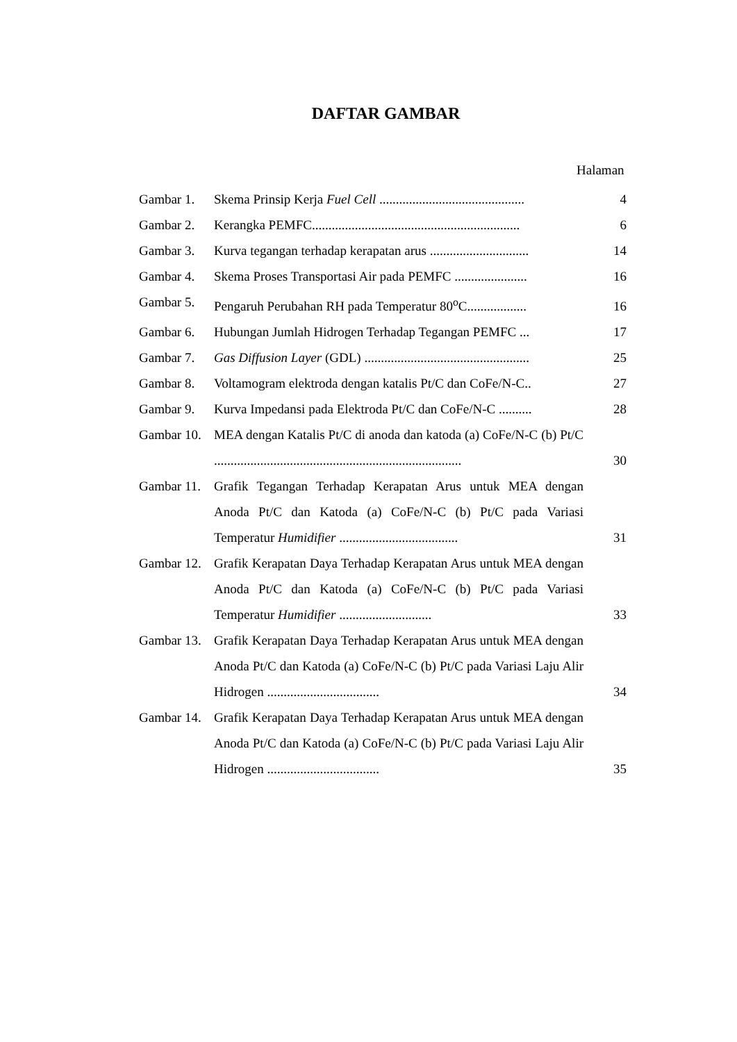DAFTAR GAMBAR
Halaman
| Gambar 1. | Skema Prinsip Kerja Fuel Cell ............................................ | 4 |
| Gambar 2. | Kerangka PEMFC............................................................... | 6 |
| Gambar 3. | Kurva tegangan terhadap kerapatan arus .............................. | 14 |
| Gambar 4. | Skema Proses Transportasi Air pada PEMFC ...................... | 16 |
| Gambar 5. | Pengaruh Perubahan RH pada Temperatur 80<sup>o</sup>C.................. | 16 |
| Gambar 6. | Hubungan Jumlah Hidrogen Terhadap Tegangan PEMFC ... | 17 |
| Gambar 7. | Gas Diffusion Layer (GDL) .................................................. | 25 |
| Gambar 8. | Voltamogram elektroda dengan katalis Pt/C dan CoFe/N-C.. | 27 |
| Gambar 9. | Kurva Impedansi pada Elektroda Pt/C dan CoFe/N-C .......... | 28 |
| Gambar 10. | MEA dengan Katalis Pt/C di anoda dan katoda (a) CoFe/N-C (b) Pt/C ........................................................................... | 30 |
| Gambar 11. | Grafik Tegangan Terhadap Kerapatan Arus untuk MEA dengan Anoda Pt/C dan Katoda (a) CoFe/N-C (b) Pt/C pada Variasi Temperatur Humidifier .................................... | 31 |
| Gambar 12. | Grafik Kerapatan Daya Terhadap Kerapatan Arus untuk MEA dengan Anoda Pt/C dan Katoda (a) CoFe/N-C (b) Pt/C pada Variasi Temperatur Humidifier ............................ | 33 |
| Gambar 13. | Grafik Kerapatan Daya Terhadap Kerapatan Arus untuk MEA dengan Anoda Pt/C dan Katoda (a) CoFe/N-C (b) Pt/C pada Variasi Laju Alir Hidrogen .................................. | 34 |
| Gambar 14. | Grafik Kerapatan Daya Terhadap Kerapatan Arus untuk MEA dengan Anoda Pt/C dan Katoda (a) CoFe/N-C (b) Pt/C pada Variasi Laju Alir Hidrogen .................................. | 35 |